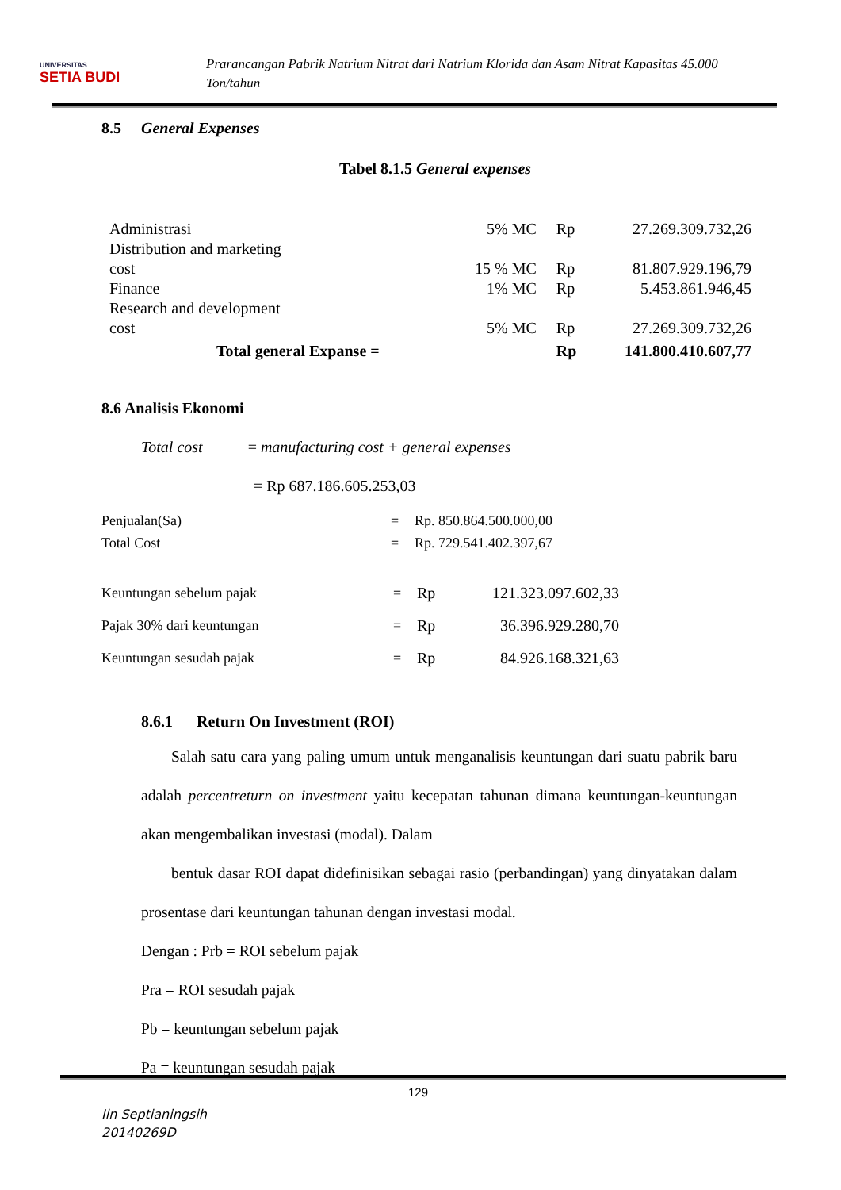UNIVERSITAS
SETIA BUDI
Prarancangan Pabrik Natrium Nitrat dari Natrium Klorida dan Asam Nitrat Kapasitas 45.000
Ton/tahun
8.5 General Expenses
Tabel 8.1.5 General expenses
| Administrasi | 5% MC | Rp | 27.269.309.732,26 |
| Distribution and marketing cost | 15 % MC | Rp | 81.807.929.196,79 |
| Finance | 1% MC | Rp | 5.453.861.946,45 |
| Research and development cost | 5% MC | Rp | 27.269.309.732,26 |
| Total general Expanse = | | Rp | 141.800.410.607,77 |
8.6 Analisis Ekonomi
Total cost = manufacturing cost + general expenses
= Rp 687.186.605.253,03
| Penjualan(Sa) | = | Rp. 850.864.500.000,00 |
| Total Cost | = | Rp. 729.541.402.397,67 |
| Keuntungan sebelum pajak | = | Rp | 121.323.097.602,33 |
| Pajak 30% dari keuntungan | = | Rp | 36.396.929.280,70 |
| Keuntungan sesudah pajak | = | Rp | 84.926.168.321,63 |
8.6.1 Return On Investment (ROI)
Salah satu cara yang paling umum untuk menganalisis keuntungan dari suatu pabrik baru adalah percentreturn on investment yaitu kecepatan tahunan dimana keuntungan-keuntungan akan mengembalikan investasi (modal). Dalam
bentuk dasar ROI dapat didefinisikan sebagai rasio (perbandingan) yang dinyatakan dalam prosentase dari keuntungan tahunan dengan investasi modal.
Dengan : Prb = ROI sebelum pajak
Pra = ROI sesudah pajak
Pb = keuntungan sebelum pajak
Pa = keuntungan sesudah pajak
129
Iin Septianingsih
20140269D